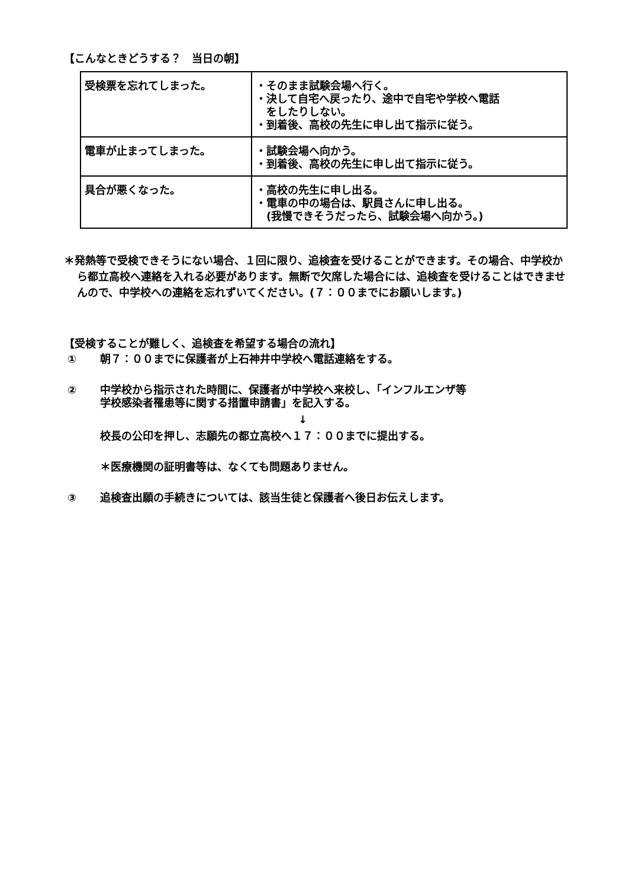【こんなときどうする？　当日の朝】
| 受検票を忘れてしまった。 | ・そのまま試験会場へ行く。 ・決して自宅へ戻ったり、途中で自宅や学校へ電話 をしたりしない。 ・到着後、高校の先生に申し出て指示に従う。 |
| 電車が止まってしまった。 | ・試験会場へ向かう。 ・到着後、高校の先生に申し出て指示に従う。 |
| 具合が悪くなった。 | ・高校の先生に申し出る。 ・電車の中の場合は、駅員さんに申し出る。 (我慢できそうだったら、試験会場へ向かう。) |
＊発熱等で受検できそうにない場合、１回に限り、追検査を受けることができます。その場合、中学校から都立高校へ連絡を入れる必要があります。無断で欠席した場合には、追検査を受けることはできませんので、中学校への連絡を忘れずいてください。(７：００までにお願いします。)
【受検することが難しく、追検査を希望する場合の流れ】
① 朝７：００までに保護者が上石神井中学校へ電話連絡をする。
② 中学校から指示された時間に、保護者が中学校へ来校し、「インフルエンザ等
学校感染者罹患等に関する措置申請書」を記入する。
↓
校長の公印を押し、志願先の都立高校へ１７：００までに提出する。
＊医療機関の証明書等は、なくても問題ありません。
③ 追検査出願の手続きについては、該当生徒と保護者へ後日お伝えします。